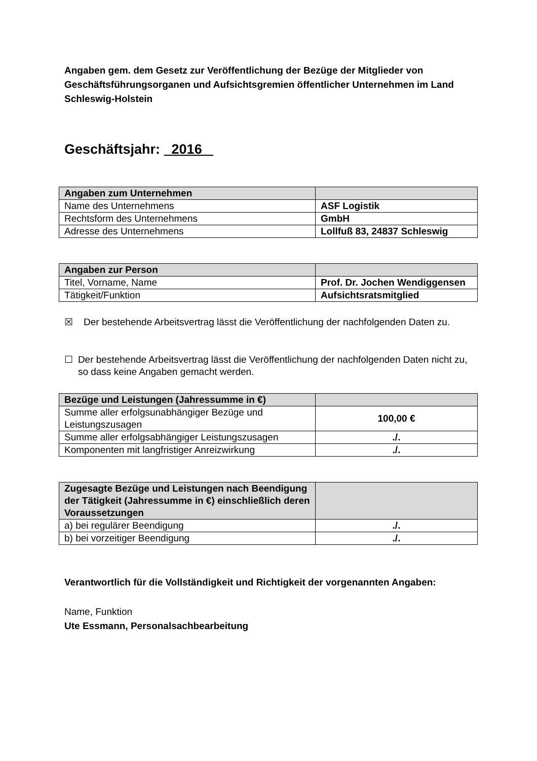Angaben gem. dem Gesetz zur Veröffentlichung der Bezüge der Mitglieder von Geschäftsführungsorganen und Aufsichtsgremien öffentlicher Unternehmen im Land Schleswig-Holstein
Geschäftsjahr: 2016
| Angaben zum Unternehmen | |
| Name des Unternehmens | ASF Logistik |
| Rechtsform des Unternehmens | GmbH |
| Adresse des Unternehmens | Lollfuß 83, 24837 Schleswig |
| Angaben zur Person | |
| Titel, Vorname, Name | Prof. Dr. Jochen Wendiggensen |
| Tätigkeit/Funktion | Aufsichtsratsmitglied |
☒ Der bestehende Arbeitsvertrag lässt die Veröffentlichung der nachfolgenden Daten zu.
☐ Der bestehende Arbeitsvertrag lässt die Veröffentlichung der nachfolgenden Daten nicht zu, so dass keine Angaben gemacht werden.
| Bezüge und Leistungen (Jahressumme in €) | |
| Summe aller erfolgsunabhängiger Bezüge und Leistungszusagen | 100,00 € |
| Summe aller erfolgsabhängiger Leistungszusagen | ./. |
| Komponenten mit langfristiger Anreizwirkung | ./. |
| Zugesagte Bezüge und Leistungen nach Beendigung der Tätigkeit (Jahressumme in €) einschließlich deren Voraussetzungen | |
| a) bei regulärer Beendigung | ./. |
| b) bei vorzeitiger Beendigung | ./. |
Verantwortlich für die Vollständigkeit und Richtigkeit der vorgenannten Angaben:
Name, Funktion
Ute Essmann, Personalsachbearbeitung